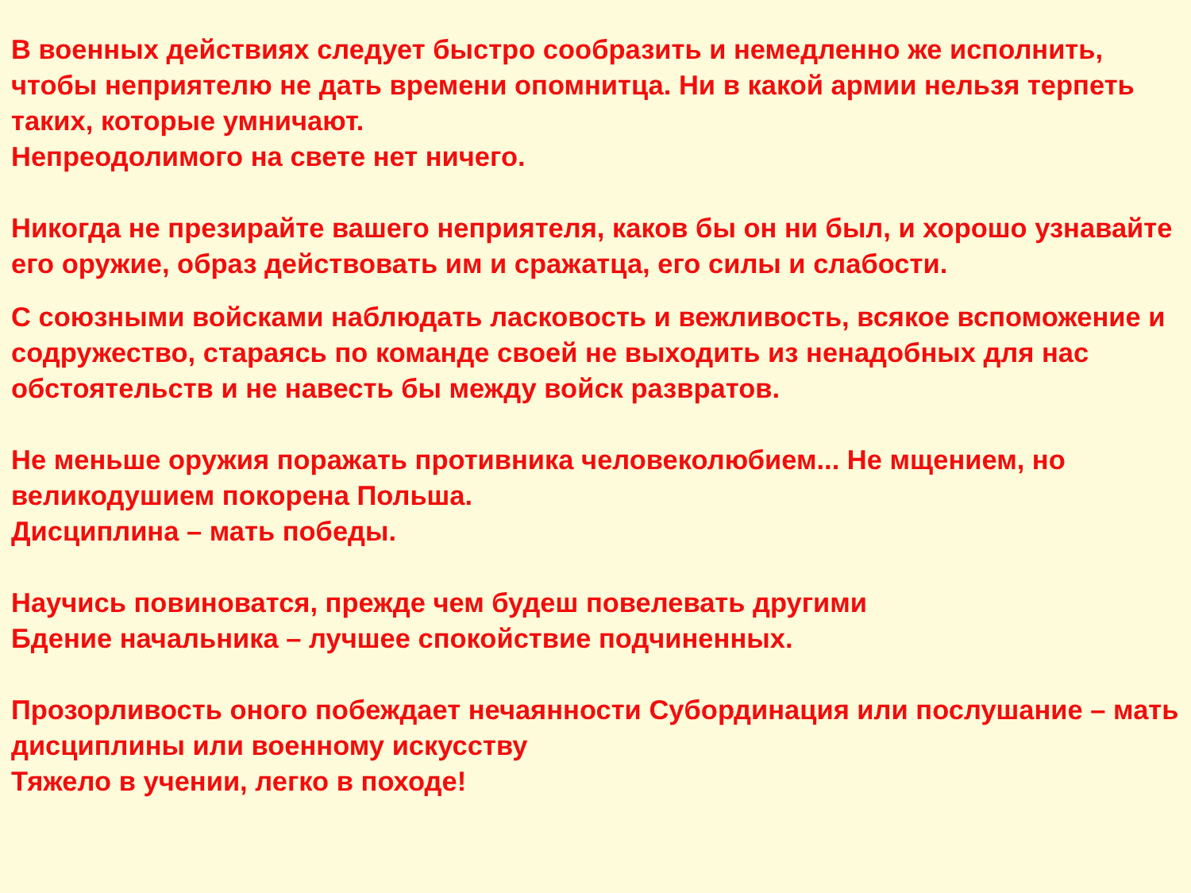В военных действиях следует быстро сообразить и немедленно же исполнить, чтобы неприятелю не дать времени опомнитца. Ни в какой армии нельзя терпеть таких, которые умничают.
Непреодолимого на свете нет ничего.
Никогда не презирайте вашего неприятеля, каков бы он ни был, и хорошо узнавайте его оружие, образ действовать им и сражатца, его силы и слабости.
С союзными войсками наблюдать ласковость и вежливость, всякое вспоможение и содружество, стараясь по команде своей не выходить из ненадобных для нас обстоятельств и не навесть бы между войск развратов.
Не меньше оружия поражать противника человеколюбием... Не мщением, но великодушием покорена Польша.
Дисциплина – мать победы.
Научись повиноватся, прежде чем будеш повелевать другими
Бдение начальника – лучшее спокойствие подчиненных.
Прозорливость оного побеждает нечаянности Субординация или послушание – мать дисциплины или военному искусству
Тяжело в учении, легко в походе!